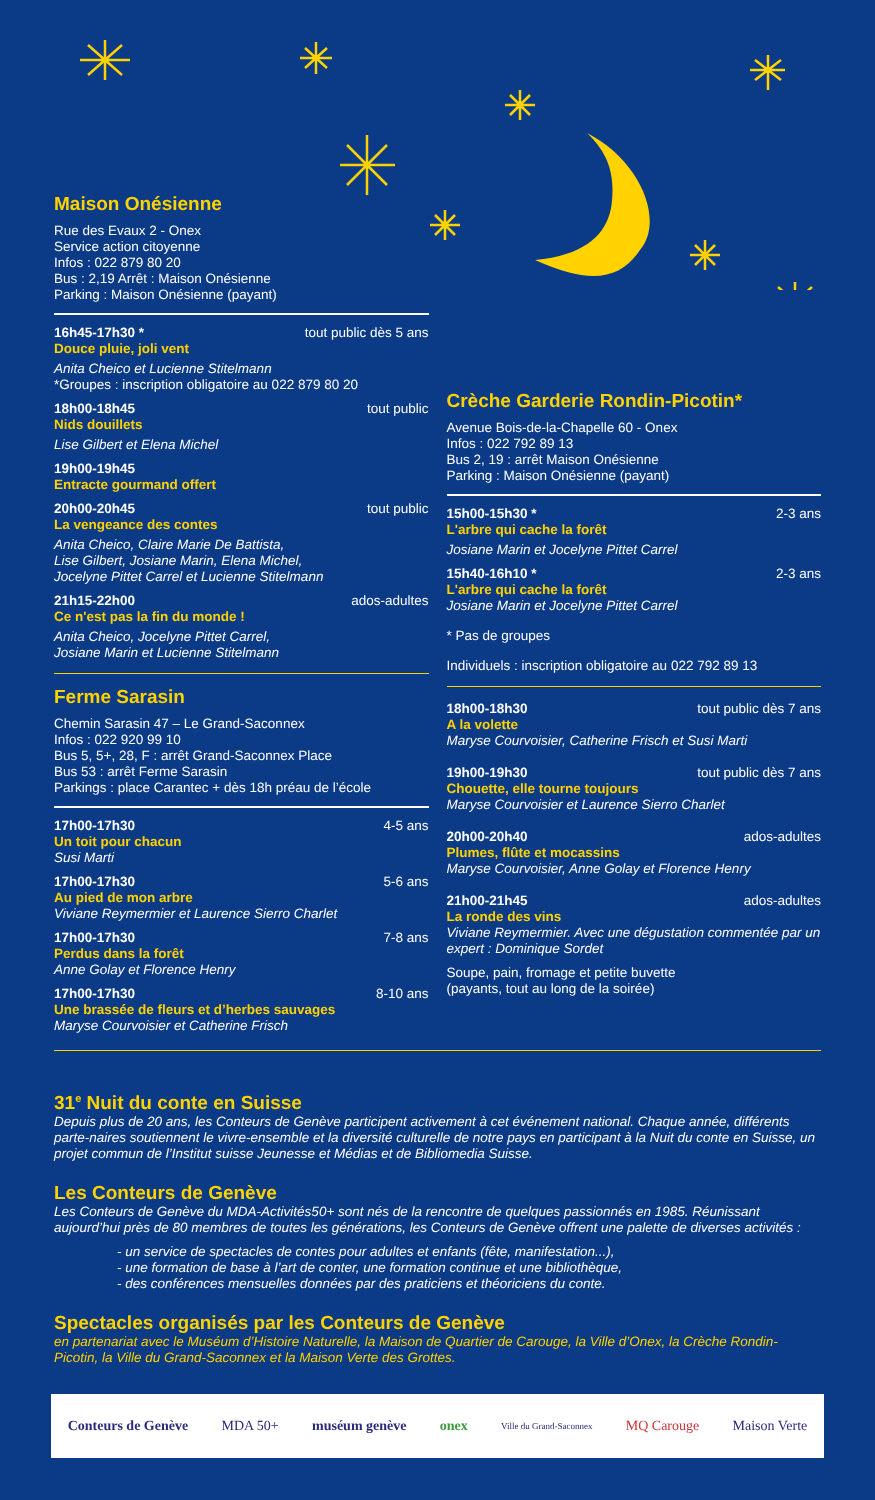Maison Onésienne
Rue des Evaux 2 - Onex
Service action citoyenne
Infos : 022 879 80 20
Bus : 2,19 Arrêt : Maison Onésienne
Parking : Maison Onésienne (payant)
16h45-17h30 * tout public dès 5 ans
Douce pluie, joli vent
Anita Cheico et Lucienne Stitelmann
*Groupes : inscription obligatoire au 022 879 80 20
18h00-18h45 tout public
Nids douillets
Lise Gilbert et Elena Michel
19h00-19h45
Entracte gourmand offert
20h00-20h45 tout public
La vengeance des contes
Anita Cheico, Claire Marie De Battista,
Lise Gilbert, Josiane Marin, Elena Michel,
Jocelyne Pittet Carrel et Lucienne Stitelmann
21h15-22h00 ados-adultes
Ce n'est pas la fin du monde !
Anita Cheico, Jocelyne Pittet Carrel,
Josiane Marin et Lucienne Stitelmann
Ferme Sarasin
Chemin Sarasin 47 – Le Grand-Saconnex
Infos : 022 920 99 10
Bus 5, 5+, 28, F : arrêt Grand-Saconnex Place
Bus 53 : arrêt Ferme Sarasin
Parkings : place Carantec + dès 18h préau de l’école
17h00-17h30 4-5 ans
Un toit pour chacun
Susi Marti
17h00-17h30 5-6 ans
Au pied de mon arbre
Viviane Reymermier et Laurence Sierro Charlet
17h00-17h30 7-8 ans
Perdus dans la forêt
Anne Golay et Florence Henry
17h00-17h30 8-10 ans
Une brassée de fleurs et d’herbes sauvages
Maryse Courvoisier et Catherine Frisch
Crèche Garderie Rondin-Picotin*
Avenue Bois-de-la-Chapelle 60 - Onex
Infos : 022 792 89 13
Bus 2, 19 : arrêt Maison Onésienne
Parking : Maison Onésienne (payant)
15h00-15h30 * 2-3 ans
L'arbre qui cache la forêt
Josiane Marin et Jocelyne Pittet Carrel
15h40-16h10 * 2-3 ans
L'arbre qui cache la forêt
Josiane Marin et Jocelyne Pittet Carrel
* Pas de groupes
Individuels : inscription obligatoire au 022 792 89 13
18h00-18h30 tout public dès 7 ans
A la volette
Maryse Courvoisier, Catherine Frisch et Susi Marti
19h00-19h30 tout public dès 7 ans
Chouette, elle tourne toujours
Maryse Courvoisier et Laurence Sierro Charlet
20h00-20h40 ados-adultes
Plumes, flûte et mocassins
Maryse Courvoisier, Anne Golay et Florence Henry
21h00-21h45 ados-adultes
La ronde des vins
Viviane Reymermier. Avec une dégustation commentée par un expert : Dominique Sordet
Soupe, pain, fromage et petite buvette
(payants, tout au long de la soirée)
31<sup>e</sup> Nuit du conte en Suisse
Depuis plus de 20 ans, les Conteurs de Genève participent activement à cet événement national. Chaque année, différents parte-naires soutiennent le vivre-ensemble et la diversité culturelle de notre pays en participant à la Nuit du conte en Suisse, un projet commun de l’Institut suisse Jeunesse et Médias et de Bibliomedia Suisse.
Les Conteurs de Genève
Les Conteurs de Genève du MDA-Activités50+ sont nés de la rencontre de quelques passionnés en 1985. Réunissant aujourd’hui près de 80 membres de toutes les générations, les Conteurs de Genève offrent une palette de diverses activités :
- un service de spectacles de contes pour adultes et enfants (fête, manifestation...),
- une formation de base à l’art de conter, une formation continue et une bibliothèque,
- des conférences mensuelles données par des praticiens et théoriciens du conte.
Spectacles organisés par les Conteurs de Genève
en partenariat avec le Muséum d’Histoire Naturelle, la Maison de Quartier de Carouge, la Ville d’Onex, la Crèche Rondin-Picotin, la Ville du Grand-Saconnex et la Maison Verte des Grottes.
Conteurs de Genève MDA 50+ muséum genève onex Ville du Grand-Saconnex MQ Carouge Maison Verte